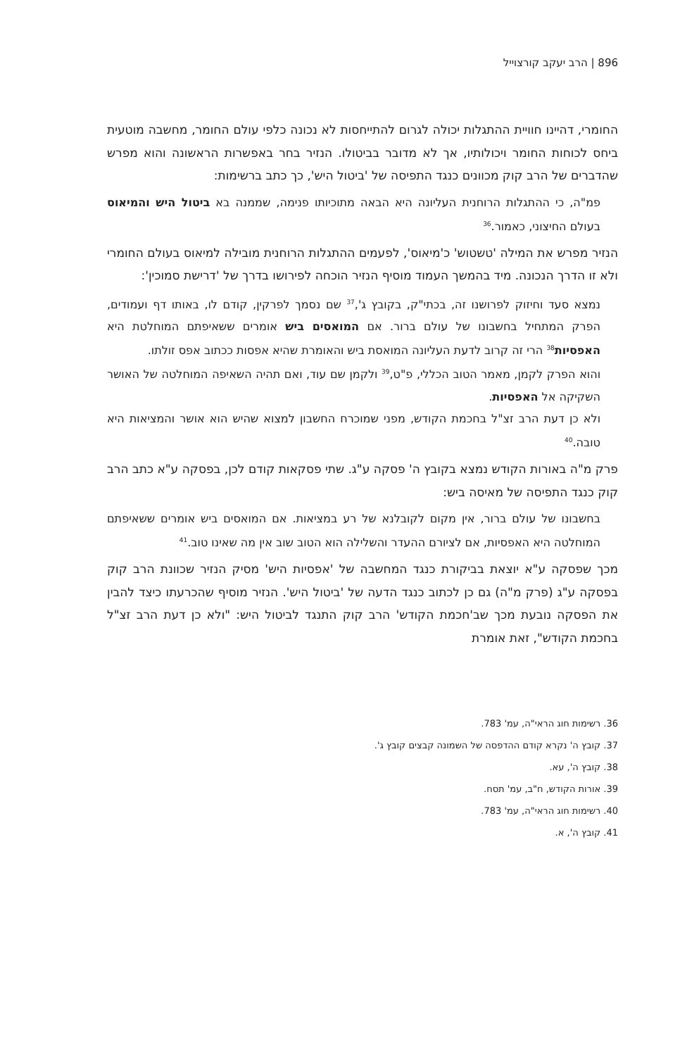896 | הרב יעקב קורצוייל
החומרי, דהיינו חוויית ההתגלות יכולה לגרום להתייחסות לא נכונה כלפי עולם החומר, מחשבה מוטעית ביחס לכוחות החומר ויכולותיו, אך לא מדובר בביטולו. הנזיר בחר באפשרות הראשונה והוא מפרש שהדברים של הרב קוק מכוונים כנגד התפיסה של 'ביטול היש', כך כתב ברשימות:
פמ"ה, כי ההתגלות הרוחנית העליונה היא הבאה מתוכיותו פנימה, שממנה בא ביטול היש והמיאוס בעולם החיצוני, כאמור.<sup>36</sup>
הנזיר מפרש את המילה 'טשטוש' כ'מיאוס', לפעמים ההתגלות הרוחנית מובילה למיאוס בעולם החומרי ולא זו הדרך הנכונה. מיד בהמשך העמוד מוסיף הנזיר הוכחה לפירושו בדרך של 'דרישת סמוכין':
נמצא סעד וחיזוק לפרושנו זה, בכתי"ק, בקובץ ג',<sup>37</sup> שם נסמך לפרקין, קודם לו, באותו דף ועמודים, הפרק המתחיל בחשבונו של עולם ברור. אם המואסים ביש אומרים ששאיפתם המוחלטת היא האפסיות<sup>38</sup> הרי זה קרוב לדעת העליונה המואסת ביש והאומרת שהיא אפסות ככתוב אפס זולתו.
והוא הפרק לקמן, מאמר הטוב הכללי, פ"ט,<sup>39</sup> ולקמן שם עוד, ואם תהיה השאיפה המוחלטה של האושר השקיקה אל האפסיות.
ולא כן דעת הרב זצ"ל בחכמת הקודש, מפני שמוכרח החשבון למצוא שהיש הוא אושר והמציאות היא טובה.<sup>40</sup>
פרק מ"ה באורות הקודש נמצא בקובץ ה' פסקה ע"ג. שתי פסקאות קודם לכן, בפסקה ע"א כתב הרב קוק כנגד התפיסה של מאיסה ביש:
בחשבונו של עולם ברור, אין מקום לקובלנא של רע במציאות. אם המואסים ביש אומרים ששאיפתם המוחלטה היא האפסיות, אם לציורם ההעדר והשלילה הוא הטוב שוב אין מה שאינו טוב.<sup>41</sup>
מכך שפסקה ע"א יוצאת בביקורת כנגד המחשבה של 'אפסיות היש' מסיק הנזיר שכוונת הרב קוק בפסקה ע"ג (פרק מ"ה) גם כן לכתוב כנגד הדעה של 'ביטול היש'. הנזיר מוסיף שהכרעתו כיצד להבין את הפסקה נובעת מכך שב'חכמת הקודש' הרב קוק התנגד לביטול היש: "ולא כן דעת הרב זצ"ל בחכמת הקודש", זאת אומרת
36. רשימות חוג הראי"ה, עמ' 783.
37. קובץ ה' נקרא קודם ההדפסה של השמונה קבצים קובץ ג'.
38. קובץ ה', עא.
39. אורות הקודש, ח"ב, עמ' תסח.
40. רשימות חוג הראי"ה, עמ' 783.
41. קובץ ה', א.